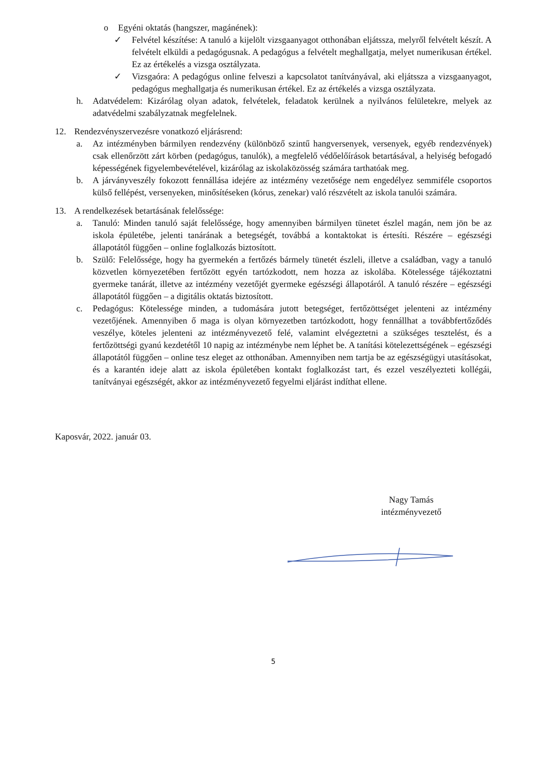o Egyéni oktatás (hangszer, magánének):
✓ Felvétel készítése: A tanuló a kijelölt vizsgaanyagot otthonában eljátssza, melyről felvételt készít. A felvételt elküldi a pedagógusnak. A pedagógus a felvételt meghallgatja, melyet numerikusan értékel. Ez az értékelés a vizsga osztályzata.
✓ Vizsgaóra: A pedagógus online felveszi a kapcsolatot tanítványával, aki eljátssza a vizsgaanyagot, pedagógus meghallgatja és numerikusan értékel. Ez az értékelés a vizsga osztályzata.
h. Adatvédelem: Kizárólag olyan adatok, felvételek, feladatok kerülnek a nyilvános felületekre, melyek az adatvédelmi szabályzatnak megfelelnek.
12. Rendezvényszervezésre vonatkozó eljárásrend:
a. Az intézményben bármilyen rendezvény (különböző szintű hangversenyek, versenyek, egyéb rendezvények) csak ellenőrzött zárt körben (pedagógus, tanulók), a megfelelő védőelőírások betartásával, a helyiség befogadó képességének figyelembevételével, kizárólag az iskolaközösség számára tarthatóak meg.
b. A járványveszély fokozott fennállása idejére az intézmény vezetősége nem engedélyez semmiféle csoportos külső fellépést, versenyeken, minősítéseken (kórus, zenekar) való részvételt az iskola tanulói számára.
13. A rendelkezések betartásának felelőssége:
a. Tanuló: Minden tanuló saját felelőssége, hogy amennyiben bármilyen tünetet észlel magán, nem jön be az iskola épületébe, jelenti tanárának a betegségét, továbbá a kontaktokat is értesíti. Részére – egészségi állapotától függően – online foglalkozás biztosított.
b. Szülő: Felelőssége, hogy ha gyermekén a fertőzés bármely tünetét észleli, illetve a családban, vagy a tanuló közvetlen környezetében fertőzött egyén tartózkodott, nem hozza az iskolába. Kötelessége tájékoztatni gyermeke tanárát, illetve az intézmény vezetőjét gyermeke egészségi állapotáról. A tanuló részére – egészségi állapotától függően – a digitális oktatás biztosított.
c. Pedagógus: Kötelessége minden, a tudomására jutott betegséget, fertőzöttséget jelenteni az intézmény vezetőjének. Amennyiben ő maga is olyan környezetben tartózkodott, hogy fennállhat a továbbfertőződés veszélye, köteles jelenteni az intézményvezető felé, valamint elvégeztetni a szükséges tesztelést, és a fertőzöttségi gyanú kezdetétől 10 napig az intézménybe nem léphet be. A tanítási kötelezettségének – egészségi állapotától függően – online tesz eleget az otthonában. Amennyiben nem tartja be az egészségügyi utasításokat, és a karantén ideje alatt az iskola épületében kontakt foglalkozást tart, és ezzel veszélyezteti kollégái, tanítványai egészségét, akkor az intézményvezető fegyelmi eljárást indíthat ellene.
Kaposvár, 2022. január 03.
Nagy Tamás
intézményvezető
5